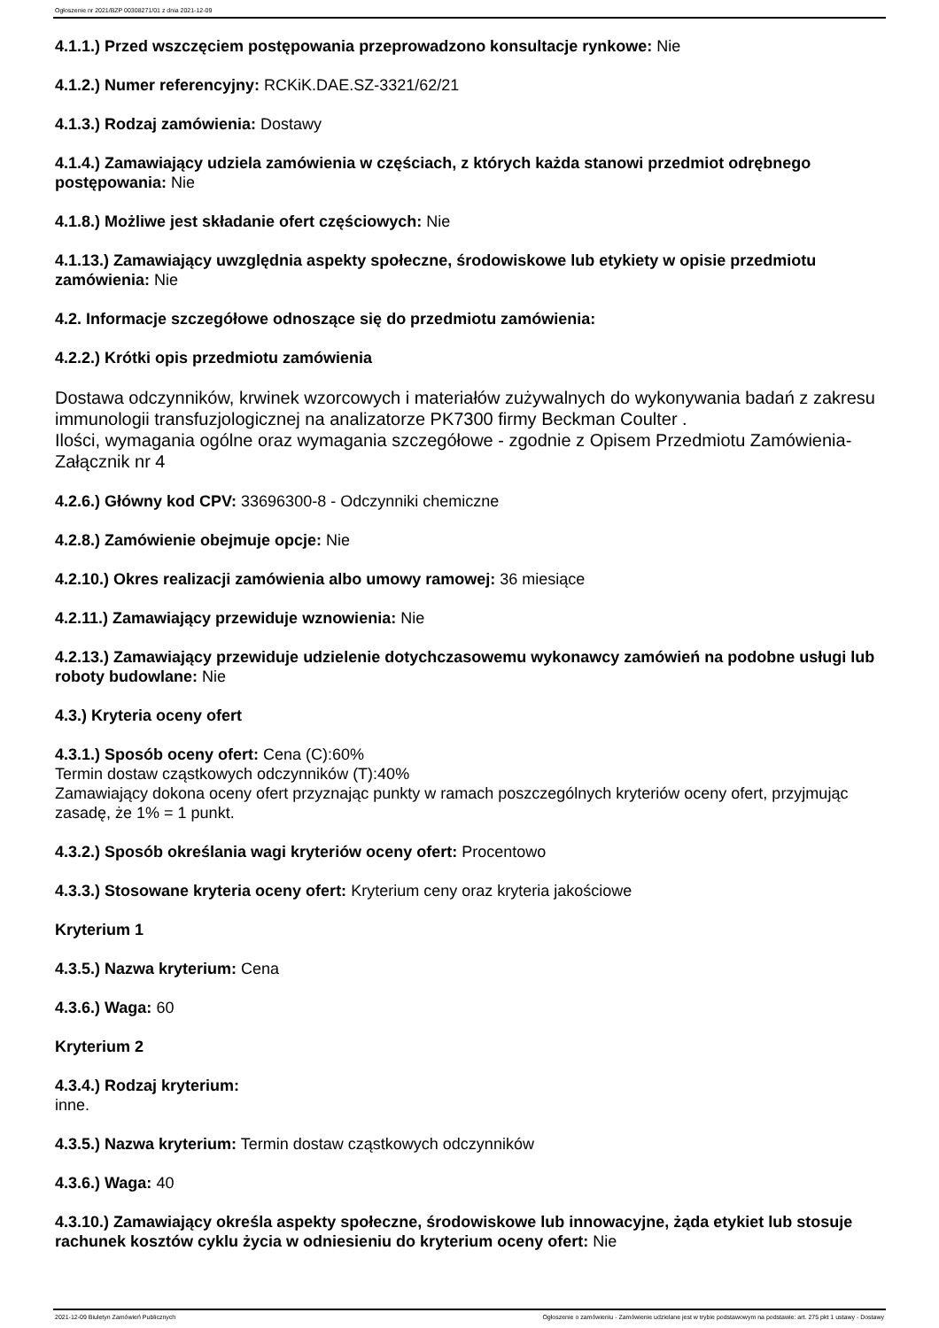Ogłoszenie nr 2021/BZP 00308271/01 z dnia 2021-12-09
4.1.1.) Przed wszczęciem postępowania przeprowadzono konsultacje rynkowe: Nie
4.1.2.) Numer referencyjny: RCKiK.DAE.SZ-3321/62/21
4.1.3.) Rodzaj zamówienia: Dostawy
4.1.4.) Zamawiający udziela zamówienia w częściach, z których każda stanowi przedmiot odrębnego postępowania: Nie
4.1.8.) Możliwe jest składanie ofert częściowych: Nie
4.1.13.) Zamawiający uwzględnia aspekty społeczne, środowiskowe lub etykiety w opisie przedmiotu zamówienia: Nie
4.2. Informacje szczegółowe odnoszące się do przedmiotu zamówienia:
4.2.2.) Krótki opis przedmiotu zamówienia
Dostawa odczynników, krwinek wzorcowych i materiałów zużywalnych do wykonywania badań z zakresu immunologii transfuzjologicznej na analizatorze PK7300 firmy Beckman Coulter .
Ilości, wymagania ogólne oraz wymagania szczegółowe - zgodnie z Opisem Przedmiotu Zamówienia-Załącznik nr 4
4.2.6.) Główny kod CPV: 33696300-8 - Odczynniki chemiczne
4.2.8.) Zamówienie obejmuje opcje: Nie
4.2.10.) Okres realizacji zamówienia albo umowy ramowej: 36 miesiące
4.2.11.) Zamawiający przewiduje wznowienia: Nie
4.2.13.) Zamawiający przewiduje udzielenie dotychczasowemu wykonawcy zamówień na podobne usługi lub roboty budowlane: Nie
4.3.) Kryteria oceny ofert
4.3.1.) Sposób oceny ofert: Cena (C):60%
Termin dostaw cząstkowych odczynników (T):40%
Zamawiający dokona oceny ofert przyznając punkty w ramach poszczególnych kryteriów oceny ofert, przyjmując zasadę, że 1% = 1 punkt.
4.3.2.) Sposób określania wagi kryteriów oceny ofert: Procentowo
4.3.3.) Stosowane kryteria oceny ofert: Kryterium ceny oraz kryteria jakościowe
Kryterium 1
4.3.5.) Nazwa kryterium: Cena
4.3.6.) Waga: 60
Kryterium 2
4.3.4.) Rodzaj kryterium:
inne.
4.3.5.) Nazwa kryterium: Termin dostaw cząstkowych odczynników
4.3.6.) Waga: 40
4.3.10.) Zamawiający określa aspekty społeczne, środowiskowe lub innowacyjne, żąda etykiet lub stosuje rachunek kosztów cyklu życia w odniesieniu do kryterium oceny ofert: Nie
2021-12-09 Biuletyn Zamówień Publicznych Ogłoszenie o zamówieniu - Zamówienie udzielane jest w trybie podstawowym na podstawie: art. 275 pkt 1 ustawy - Dostawy